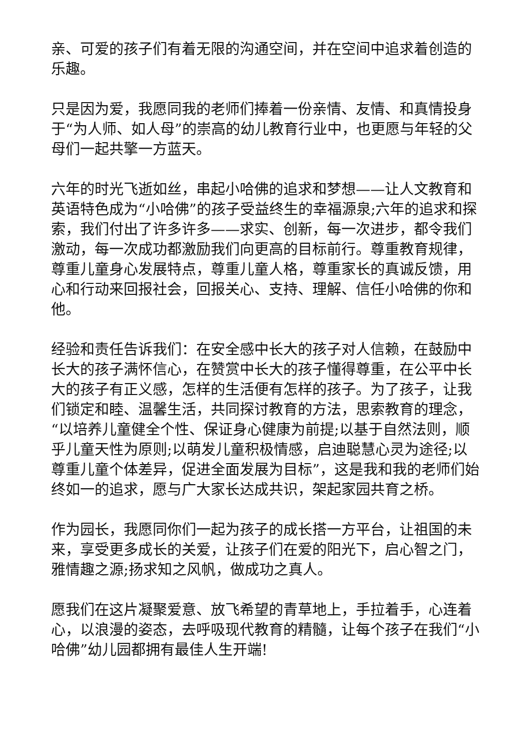亲、可爱的孩子们有着无限的沟通空间，并在空间中追求着创造的乐趣。
只是因为爱，我愿同我的老师们捧着一份亲情、友情、和真情投身于“为人师、如人母”的崇高的幼儿教育行业中，也更愿与年轻的父母们一起共擎一方蓝天。
六年的时光飞逝如丝，串起小哈佛的追求和梦想——让人文教育和英语特色成为“小哈佛”的孩子受益终生的幸福源泉;六年的追求和探索，我们付出了许多许多——求实、创新，每一次进步，都令我们激动，每一次成功都激励我们向更高的目标前行。尊重教育规律，尊重儿童身心发展特点，尊重儿童人格，尊重家长的真诚反馈，用心和行动来回报社会，回报关心、支持、理解、信任小哈佛的你和他。
经验和责任告诉我们：在安全感中长大的孩子对人信赖，在鼓励中长大的孩子满怀信心，在赞赏中长大的孩子懂得尊重，在公平中长大的孩子有正义感，怎样的生活便有怎样的孩子。为了孩子，让我们锁定和睦、温馨生活，共同探讨教育的方法，思索教育的理念，“以培养儿童健全个性、保证身心健康为前提;以基于自然法则，顺乎儿童天性为原则;以萌发儿童积极情感，启迪聪慧心灵为途径;以尊重儿童个体差异，促进全面发展为目标”，这是我和我的老师们始终如一的追求，愿与广大家长达成共识，架起家园共育之桥。
作为园长，我愿同你们一起为孩子的成长搭一方平台，让祖国的未来，享受更多成长的关爱，让孩子们在爱的阳光下，启心智之门，雅情趣之源;扬求知之风帆，做成功之真人。
愿我们在这片凝聚爱意、放飞希望的青草地上，手拉着手，心连着心，以浪漫的姿态，去呼吸现代教育的精髓，让每个孩子在我们“小哈佛”幼儿园都拥有最佳人生开端!